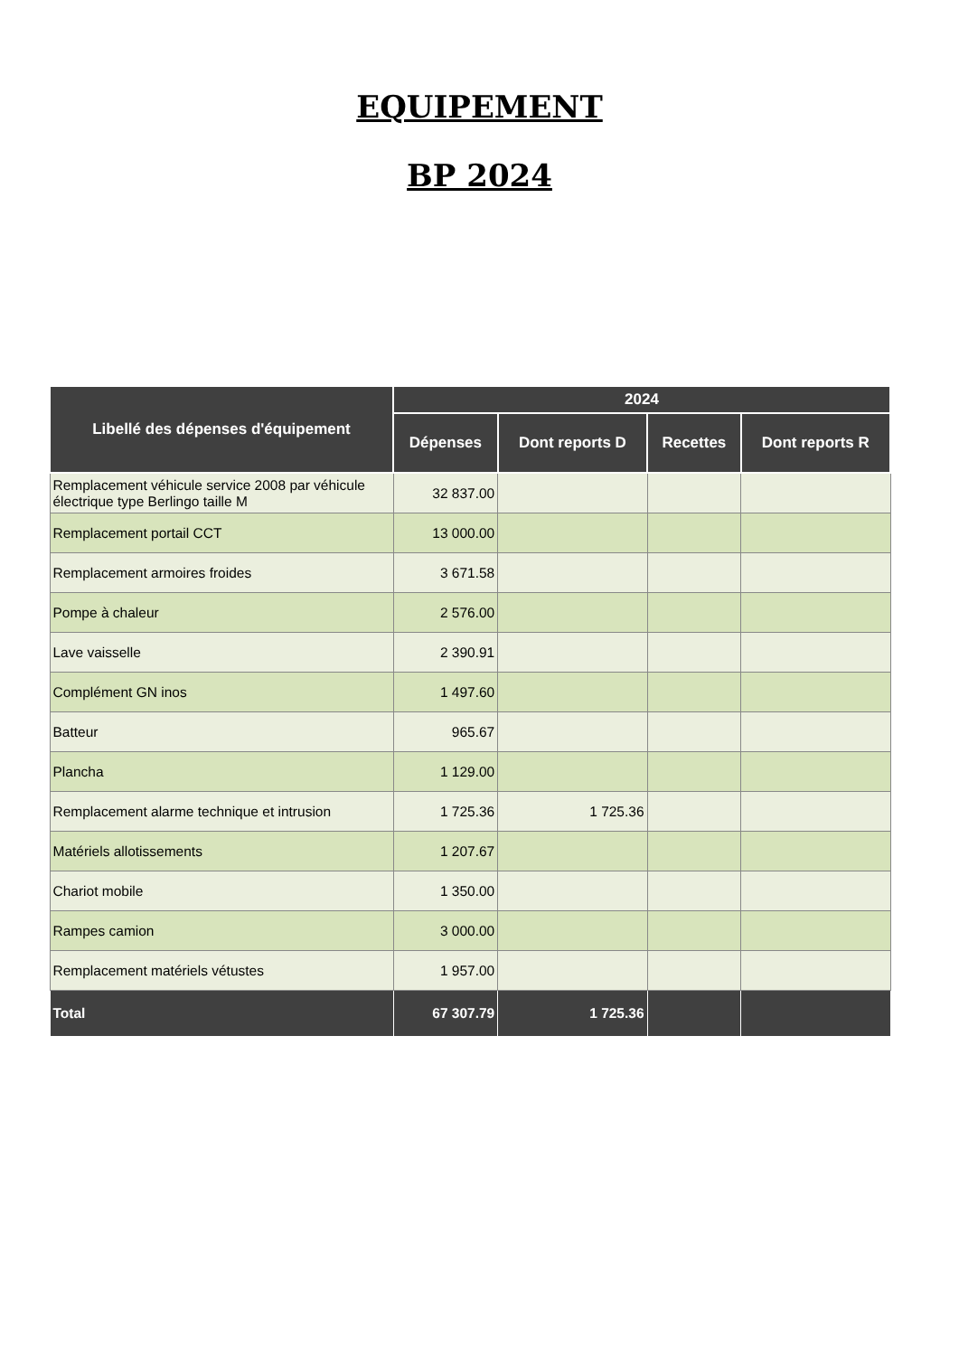EQUIPEMENT
BP 2024
| Libellé des dépenses d'équipement | 2024 | | | |
| --- | --- | --- | --- | --- |
| | Dépenses | Dont reports D | Recettes | Dont reports R |
| Remplacement véhicule service 2008 par véhicule électrique type Berlingo taille M | 32 837.00 | | | |
| Remplacement portail CCT | 13 000.00 | | | |
| Remplacement armoires froides | 3 671.58 | | | |
| Pompe à chaleur | 2 576.00 | | | |
| Lave vaisselle | 2 390.91 | | | |
| Complément GN inos | 1 497.60 | | | |
| Batteur | 965.67 | | | |
| Plancha | 1 129.00 | | | |
| Remplacement alarme technique et intrusion | 1 725.36 | 1 725.36 | | |
| Matériels allotissements | 1 207.67 | | | |
| Chariot mobile | 1 350.00 | | | |
| Rampes camion | 3 000.00 | | | |
| Remplacement matériels vétustes | 1 957.00 | | | |
| Total | 67 307.79 | 1 725.36 | | |